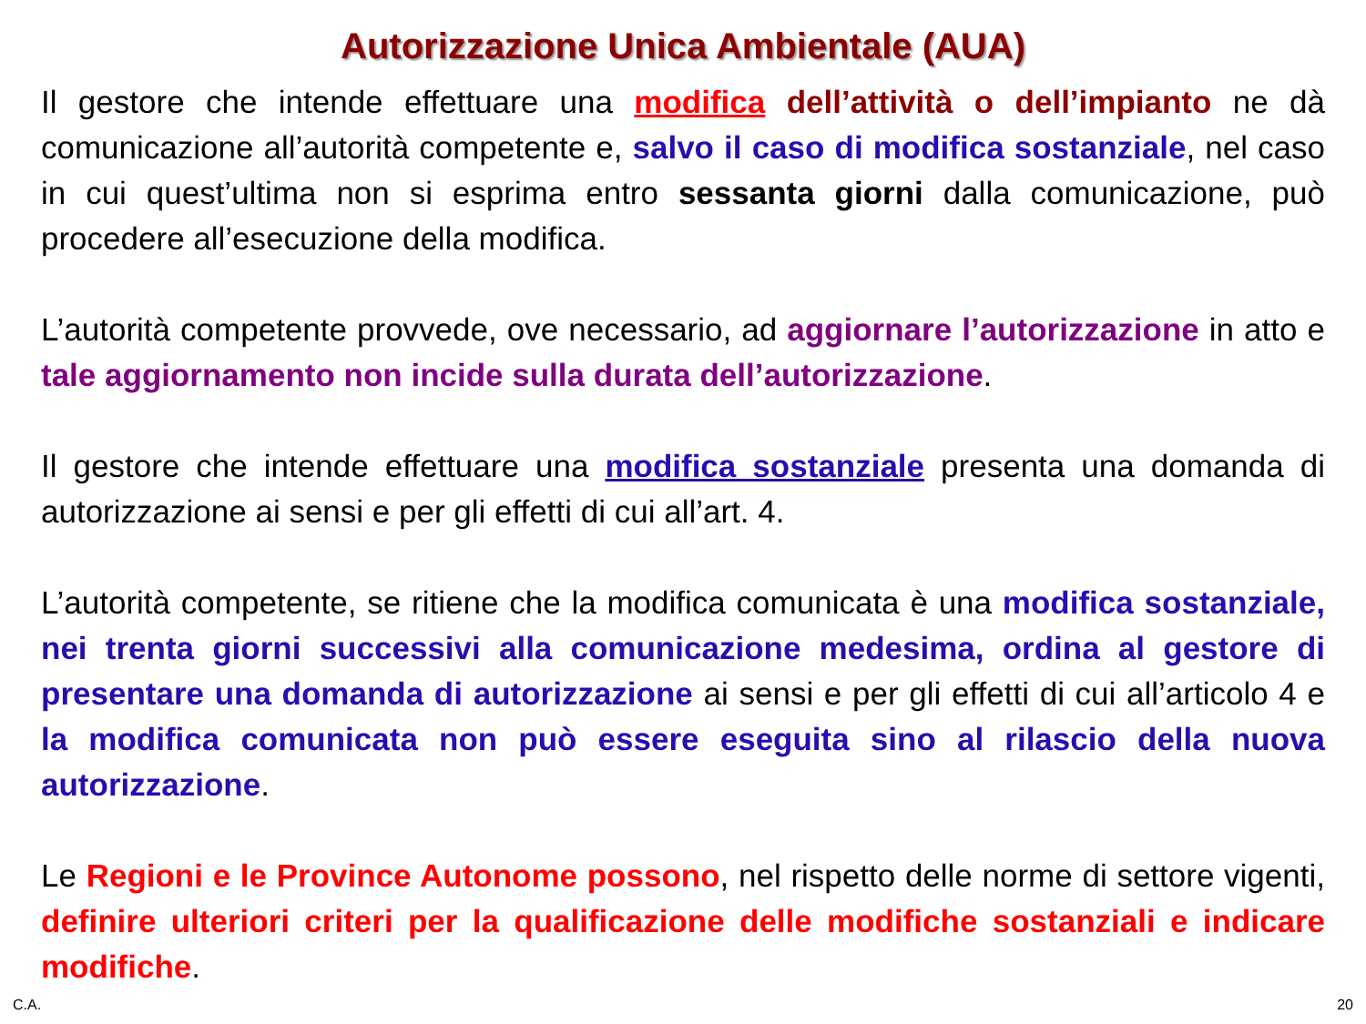Autorizzazione Unica Ambientale (AUA)
Il gestore che intende effettuare una modifica dell’attività o dell’impianto ne dà comunicazione all’autorità competente e, salvo il caso di modifica sostanziale, nel caso in cui quest’ultima non si esprima entro sessanta giorni dalla comunicazione, può procedere all’esecuzione della modifica.
L’autorità competente provvede, ove necessario, ad aggiornare l’autorizzazione in atto e tale aggiornamento non incide sulla durata dell’autorizzazione.
Il gestore che intende effettuare una modifica sostanziale presenta una domanda di autorizzazione ai sensi e per gli effetti di cui all’art. 4.
L’autorità competente, se ritiene che la modifica comunicata è una modifica sostanziale, nei trenta giorni successivi alla comunicazione medesima, ordina al gestore di presentare una domanda di autorizzazione ai sensi e per gli effetti di cui all’articolo 4 e la modifica comunicata non può essere eseguita sino al rilascio della nuova autorizzazione.
Le Regioni e le Province Autonome possono, nel rispetto delle norme di settore vigenti, definire ulteriori criteri per la qualificazione delle modifiche sostanziali e indicare modifiche.
C.A. 20